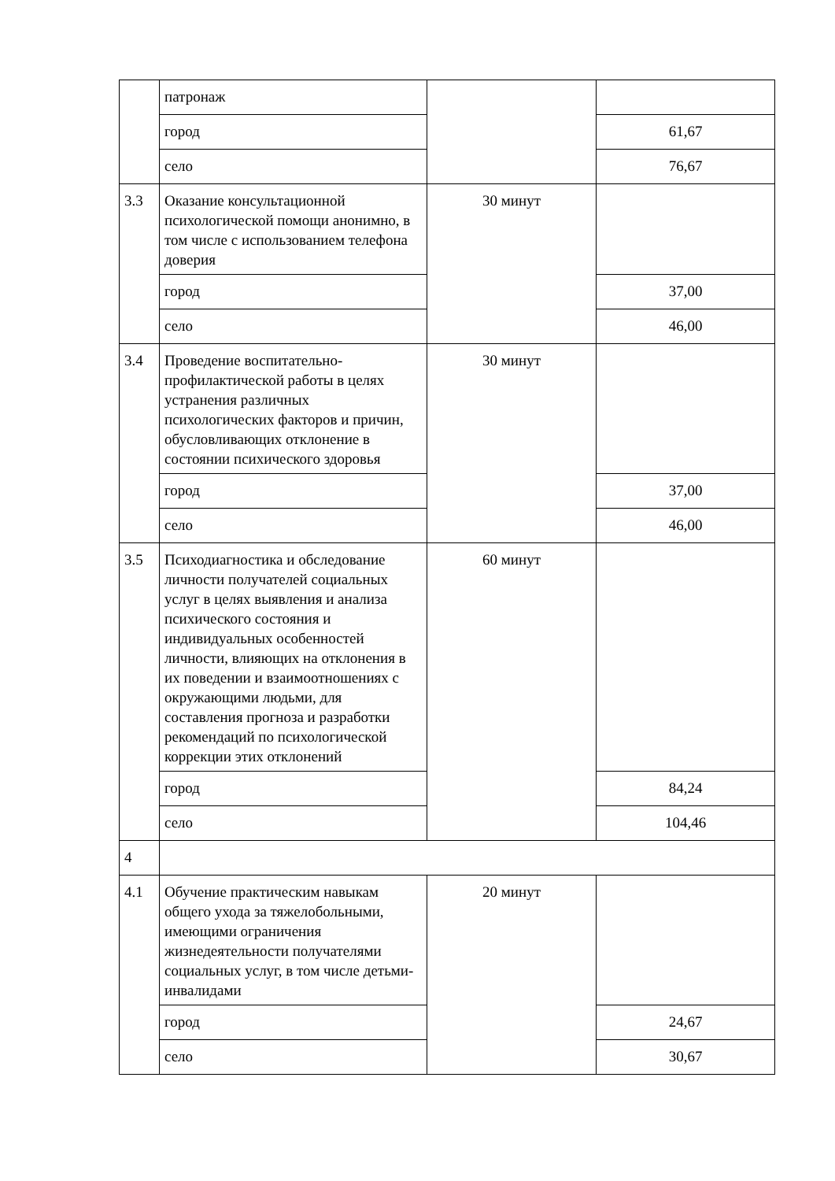| | патронаж | | |
| | город | | 61,67 |
| | село | | 76,67 |
| 3.3 | Оказание консультационной психологической помощи анонимно, в том числе с использованием телефона доверия | 30 минут | |
| | город | | 37,00 |
| | село | | 46,00 |
| 3.4 | Проведение воспитательно-профилактической работы в целях устранения различных психологических факторов и причин, обусловливающих отклонение в состоянии психического здоровья | 30 минут | |
| | город | | 37,00 |
| | село | | 46,00 |
| 3.5 | Психодиагностика и обследование личности получателей социальных услуг в целях выявления и анализа психического состояния и индивидуальных особенностей личности, влияющих на отклонения в их поведении и взаимоотношениях с окружающими людьми, для составления прогноза и разработки рекомендаций по психологической коррекции этих отклонений | 60 минут | |
| | город | | 84,24 |
| | село | | 104,46 |
| 4 | | | |
| 4.1 | Обучение практическим навыкам общего ухода за тяжелобольными, имеющими ограничения жизнедеятельности получателями социальных услуг, в том числе детьми-инвалидами | 20 минут | |
| | город | | 24,67 |
| | село | | 30,67 |